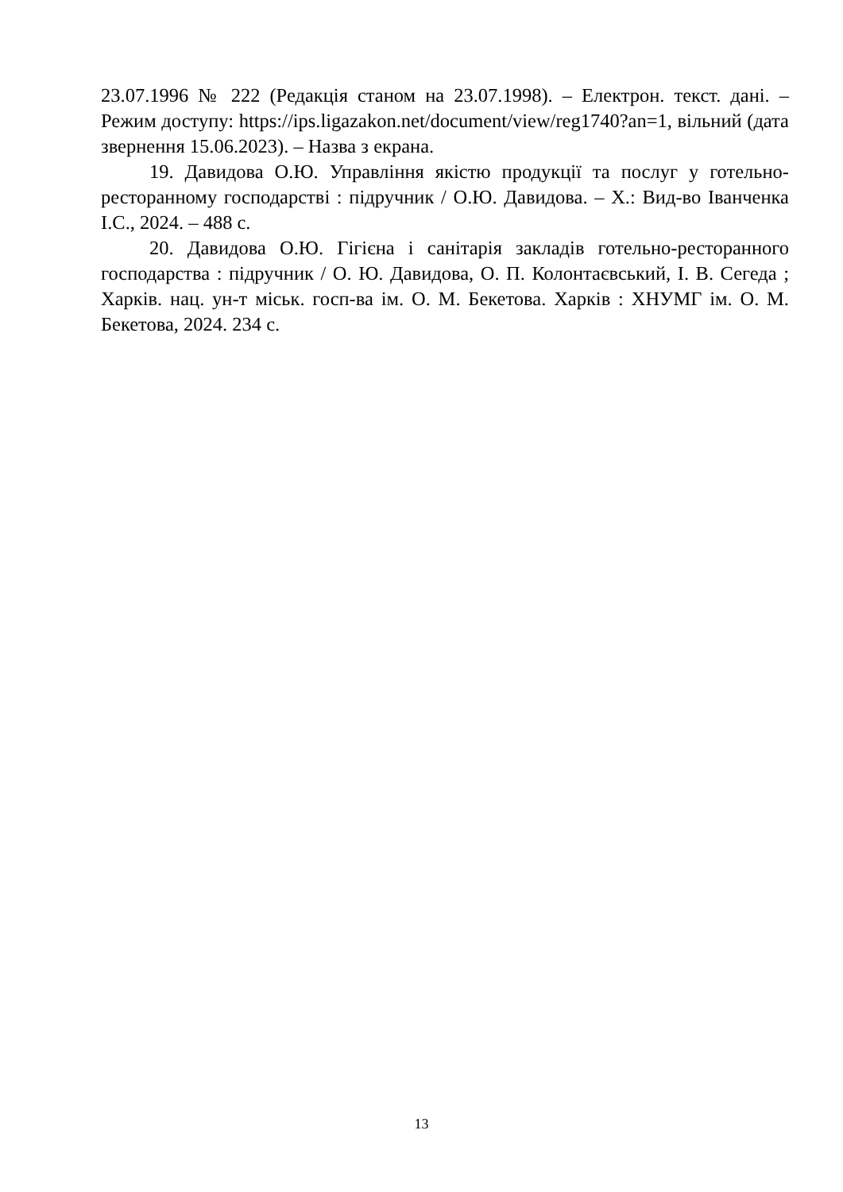23.07.1996 № 222 (Редакція станом на 23.07.1998). – Електрон. текст. дані. – Режим доступу: https://ips.ligazakon.net/document/view/reg1740?an=1, вільний (дата звернення 15.06.2023). – Назва з екрана.
19. Давидова О.Ю. Управління якістю продукції та послуг у готельно-ресторанному господарстві : підручник / О.Ю. Давидова. – Х.: Вид-во Іванченка І.С., 2024. – 488 с.
20. Давидова О.Ю. Гігієна і санітарія закладів готельно-ресторанного господарства : підручник / О. Ю. Давидова, О. П. Колонтаєвський, І. В. Сегеда ; Харків. нац. ун-т міськ. госп-ва ім. О. М. Бекетова. Харків : ХНУМГ ім. О. М. Бекетова, 2024. 234 с.
13